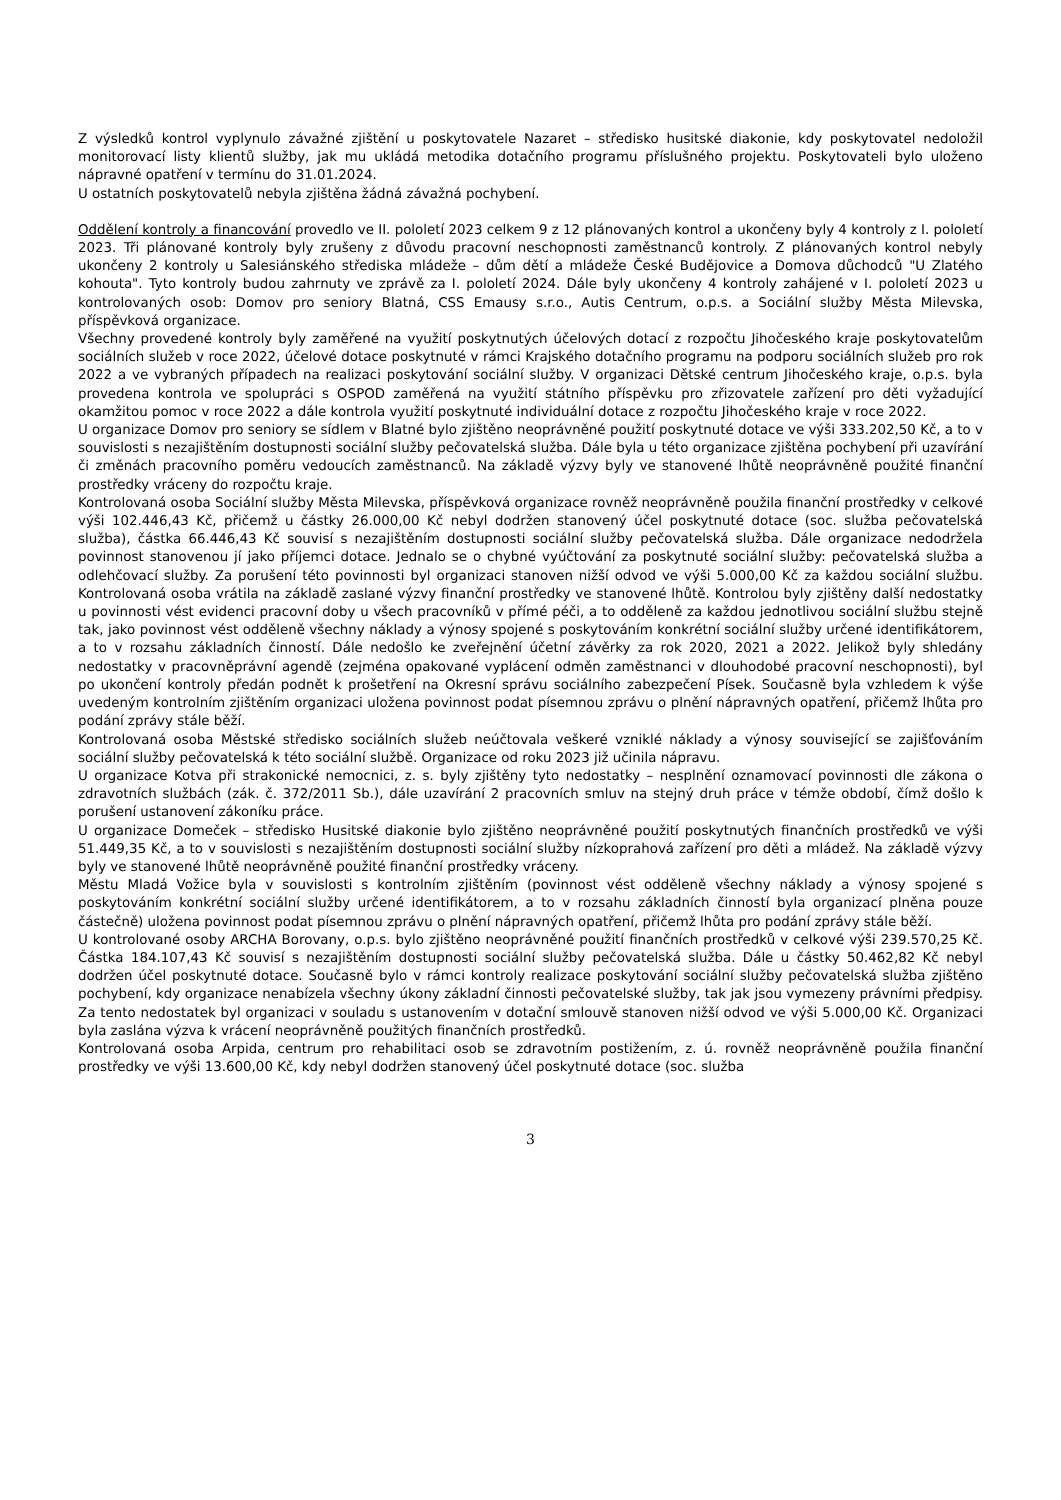Z výsledků kontrol vyplynulo závažné zjištění u poskytovatele Nazaret – středisko husitské diakonie, kdy poskytovatel nedoložil monitorovací listy klientů služby, jak mu ukládá metodika dotačního programu příslušného projektu. Poskytovateli bylo uloženo nápravné opatření v termínu do 31.01.2024.
U ostatních poskytovatelů nebyla zjištěna žádná závažná pochybení.
Oddělení kontroly a financování provedlo ve II. pololetí 2023 celkem 9 z 12 plánovaných kontrol a ukončeny byly 4 kontroly z I. pololetí 2023. Tři plánované kontroly byly zrušeny z důvodu pracovní neschopnosti zaměstnanců kontroly. Z plánovaných kontrol nebyly ukončeny 2 kontroly u Salesiánského střediska mládeže – dům dětí a mládeže České Budějovice a Domova důchodců "U Zlatého kohouta". Tyto kontroly budou zahrnuty ve zprávě za I. pololetí 2024. Dále byly ukončeny 4 kontroly zahájené v I. pololetí 2023 u kontrolovaných osob: Domov pro seniory Blatná, CSS Emausy s.r.o., Autis Centrum, o.p.s. a Sociální služby Města Milevska, příspěvková organizace.
Všechny provedené kontroly byly zaměřené na využití poskytnutých účelových dotací z rozpočtu Jihočeského kraje poskytovatelům sociálních služeb v roce 2022, účelové dotace poskytnuté v rámci Krajského dotačního programu na podporu sociálních služeb pro rok 2022 a ve vybraných případech na realizaci poskytování sociální služby. V organizaci Dětské centrum Jihočeského kraje, o.p.s. byla provedena kontrola ve spolupráci s OSPOD zaměřená na využití státního příspěvku pro zřizovatele zařízení pro děti vyžadující okamžitou pomoc v roce 2022 a dále kontrola využití poskytnuté individuální dotace z rozpočtu Jihočeského kraje v roce 2022.
U organizace Domov pro seniory se sídlem v Blatné bylo zjištěno neoprávněné použití poskytnuté dotace ve výši 333.202,50 Kč, a to v souvislosti s nezajištěním dostupnosti sociální služby pečovatelská služba. Dále byla u této organizace zjištěna pochybení při uzavírání či změnách pracovního poměru vedoucích zaměstnanců. Na základě výzvy byly ve stanovené lhůtě neoprávněně použité finanční prostředky vráceny do rozpočtu kraje.
Kontrolovaná osoba Sociální služby Města Milevska, příspěvková organizace rovněž neoprávněně použila finanční prostředky v celkové výši 102.446,43 Kč, přičemž u částky 26.000,00 Kč nebyl dodržen stanovený účel poskytnuté dotace (soc. služba pečovatelská služba), částka 66.446,43 Kč souvisí s nezajištěním dostupnosti sociální služby pečovatelská služba. Dále organizace nedodržela povinnost stanovenou jí jako příjemci dotace. Jednalo se o chybné vyúčtování za poskytnuté sociální služby: pečovatelská služba a odlehčovací služby. Za porušení této povinnosti byl organizaci stanoven nižší odvod ve výši 5.000,00 Kč za každou sociální službu. Kontrolovaná osoba vrátila na základě zaslané výzvy finanční prostředky ve stanovené lhůtě. Kontrolou byly zjištěny další nedostatky u povinnosti vést evidenci pracovní doby u všech pracovníků v přímé péči, a to odděleně za každou jednotlivou sociální službu stejně tak, jako povinnost vést odděleně všechny náklady a výnosy spojené s poskytováním konkrétní sociální služby určené identifikátorem, a to v rozsahu základních činností. Dále nedošlo ke zveřejnění účetní závěrky za rok 2020, 2021 a 2022. Jelikož byly shledány nedostatky v pracovněprávní agendě (zejména opakované vyplácení odměn zaměstnanci v dlouhodobé pracovní neschopnosti), byl po ukončení kontroly předán podnět k prošetření na Okresní správu sociálního zabezpečení Písek. Současně byla vzhledem k výše uvedeným kontrolním zjištěním organizaci uložena povinnost podat písemnou zprávu o plnění nápravných opatření, přičemž lhůta pro podání zprávy stále běží.
Kontrolovaná osoba Městské středisko sociálních služeb neúčtovala veškeré vzniklé náklady a výnosy související se zajišťováním sociální služby pečovatelská k této sociální službě. Organizace od roku 2023 již učinila nápravu.
U organizace Kotva při strakonické nemocnici, z. s. byly zjištěny tyto nedostatky – nesplnění oznamovací povinnosti dle zákona o zdravotních službách (zák. č. 372/2011 Sb.), dále uzavírání 2 pracovních smluv na stejný druh práce v témže období, čímž došlo k porušení ustanovení zákoníku práce.
U organizace Domeček – středisko Husitské diakonie bylo zjištěno neoprávněné použití poskytnutých finančních prostředků ve výši 51.449,35 Kč, a to v souvislosti s nezajištěním dostupnosti sociální služby nízkoprahová zařízení pro děti a mládež. Na základě výzvy byly ve stanovené lhůtě neoprávněně použité finanční prostředky vráceny.
Městu Mladá Vožice byla v souvislosti s kontrolním zjištěním (povinnost vést odděleně všechny náklady a výnosy spojené s poskytováním konkrétní sociální služby určené identifikátorem, a to v rozsahu základních činností byla organizací plněna pouze částečně) uložena povinnost podat písemnou zprávu o plnění nápravných opatření, přičemž lhůta pro podání zprávy stále běží.
U kontrolované osoby ARCHA Borovany, o.p.s. bylo zjištěno neoprávněné použití finančních prostředků v celkové výši 239.570,25 Kč. Částka 184.107,43 Kč souvisí s nezajištěním dostupnosti sociální služby pečovatelská služba. Dále u částky 50.462,82 Kč nebyl dodržen účel poskytnuté dotace. Současně bylo v rámci kontroly realizace poskytování sociální služby pečovatelská služba zjištěno pochybení, kdy organizace nenabízela všechny úkony základní činnosti pečovatelské služby, tak jak jsou vymezeny právními předpisy. Za tento nedostatek byl organizaci v souladu s ustanovením v dotační smlouvě stanoven nižší odvod ve výši 5.000,00 Kč. Organizaci byla zaslána výzva k vrácení neoprávněně použitých finančních prostředků.
Kontrolovaná osoba Arpida, centrum pro rehabilitaci osob se zdravotním postižením, z. ú. rovněž neoprávněně použila finanční prostředky ve výši 13.600,00 Kč, kdy nebyl dodržen stanovený účel poskytnuté dotace (soc. služba
3